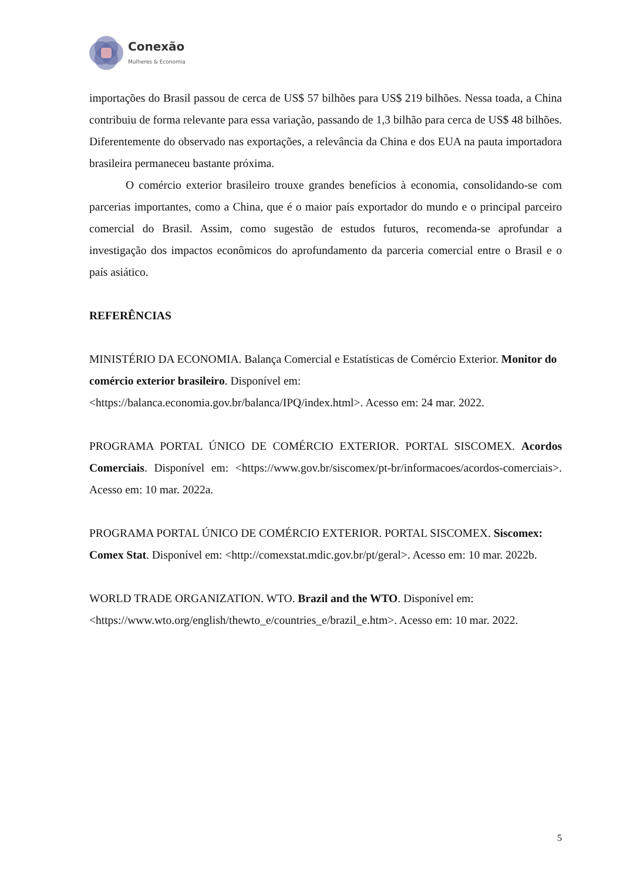Conexão
Mulheres & Economia
importações do Brasil passou de cerca de US$ 57 bilhões para US$ 219 bilhões. Nessa toada, a China contribuiu de forma relevante para essa variação, passando de 1,3 bilhão para cerca de US$ 48 bilhões. Diferentemente do observado nas exportações, a relevância da China e dos EUA na pauta importadora brasileira permaneceu bastante próxima.
O comércio exterior brasileiro trouxe grandes benefícios à economia, consolidando-se com parcerias importantes, como a China, que é o maior país exportador do mundo e o principal parceiro comercial do Brasil. Assim, como sugestão de estudos futuros, recomenda-se aprofundar a investigação dos impactos econômicos do aprofundamento da parceria comercial entre o Brasil e o país asiático.
REFERÊNCIAS
MINISTÉRIO DA ECONOMIA. Balança Comercial e Estatísticas de Comércio Exterior. Monitor do comércio exterior brasileiro. Disponível em: <https://balanca.economia.gov.br/balanca/IPQ/index.html>. Acesso em: 24 mar. 2022.
PROGRAMA PORTAL ÚNICO DE COMÉRCIO EXTERIOR. PORTAL SISCOMEX. Acordos Comerciais. Disponível em: <https://www.gov.br/siscomex/pt-br/informacoes/acordos-comerciais>. Acesso em: 10 mar. 2022a.
PROGRAMA PORTAL ÚNICO DE COMÉRCIO EXTERIOR. PORTAL SISCOMEX. Siscomex: Comex Stat. Disponível em: <http://comexstat.mdic.gov.br/pt/geral>. Acesso em: 10 mar. 2022b.
WORLD TRADE ORGANIZATION. WTO. Brazil and the WTO. Disponível em: <https://www.wto.org/english/thewto_e/countries_e/brazil_e.htm>. Acesso em: 10 mar. 2022.
5